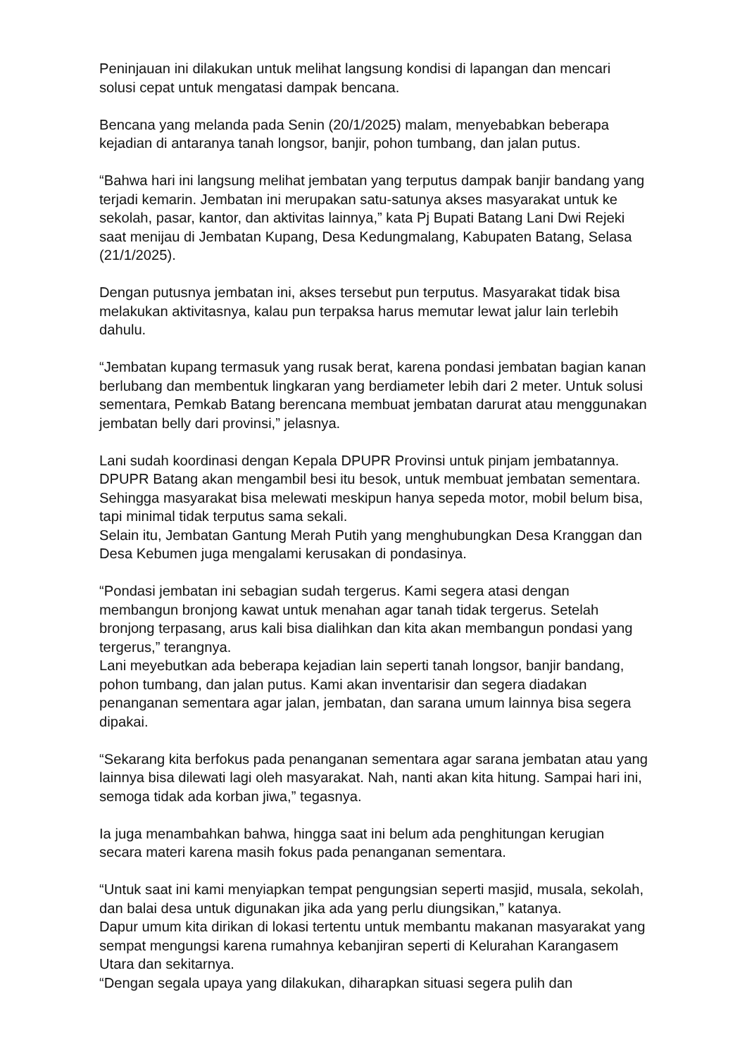Peninjauan ini dilakukan untuk melihat langsung kondisi di lapangan dan mencari solusi cepat untuk mengatasi dampak bencana.
Bencana yang melanda pada Senin (20/1/2025) malam, menyebabkan beberapa kejadian di antaranya tanah longsor, banjir, pohon tumbang, dan jalan putus.
“Bahwa hari ini langsung melihat jembatan yang terputus dampak banjir bandang yang terjadi kemarin. Jembatan ini merupakan satu-satunya akses masyarakat untuk ke sekolah, pasar, kantor, dan aktivitas lainnya,” kata Pj Bupati Batang Lani Dwi Rejeki saat menijau di Jembatan Kupang, Desa Kedungmalang, Kabupaten Batang, Selasa (21/1/2025).
Dengan putusnya jembatan ini, akses tersebut pun terputus. Masyarakat tidak bisa melakukan aktivitasnya, kalau pun terpaksa harus memutar lewat jalur lain terlebih dahulu.
“Jembatan kupang termasuk yang rusak berat, karena pondasi jembatan bagian kanan berlubang dan membentuk lingkaran yang berdiameter lebih dari 2 meter. Untuk solusi sementara, Pemkab Batang berencana membuat jembatan darurat atau menggunakan jembatan belly dari provinsi,” jelasnya.
Lani sudah koordinasi dengan Kepala DPUPR Provinsi untuk pinjam jembatannya. DPUPR Batang akan mengambil besi itu besok, untuk membuat jembatan sementara. Sehingga masyarakat bisa melewati meskipun hanya sepeda motor, mobil belum bisa, tapi minimal tidak terputus sama sekali.
Selain itu, Jembatan Gantung Merah Putih yang menghubungkan Desa Kranggan dan Desa Kebumen juga mengalami kerusakan di pondasinya.
“Pondasi jembatan ini sebagian sudah tergerus. Kami segera atasi dengan membangun bronjong kawat untuk menahan agar tanah tidak tergerus. Setelah bronjong terpasang, arus kali bisa dialihkan dan kita akan membangun pondasi yang tergerus,” terangnya.
Lani meyebutkan ada beberapa kejadian lain seperti tanah longsor, banjir bandang, pohon tumbang, dan jalan putus. Kami akan inventarisir dan segera diadakan penanganan sementara agar jalan, jembatan, dan sarana umum lainnya bisa segera dipakai.
“Sekarang kita berfokus pada penanganan sementara agar sarana jembatan atau yang lainnya bisa dilewati lagi oleh masyarakat. Nah, nanti akan kita hitung. Sampai hari ini, semoga tidak ada korban jiwa,” tegasnya.
Ia juga menambahkan bahwa, hingga saat ini belum ada penghitungan kerugian secara materi karena masih fokus pada penanganan sementara.
“Untuk saat ini kami menyiapkan tempat pengungsian seperti masjid, musala, sekolah, dan balai desa untuk digunakan jika ada yang perlu diungsikan,” katanya.
Dapur umum kita dirikan di lokasi tertentu untuk membantu makanan masyarakat yang sempat mengungsi karena rumahnya kebanjiran seperti di Kelurahan Karangasem Utara dan sekitarnya.
“Dengan segala upaya yang dilakukan, diharapkan situasi segera pulih dan